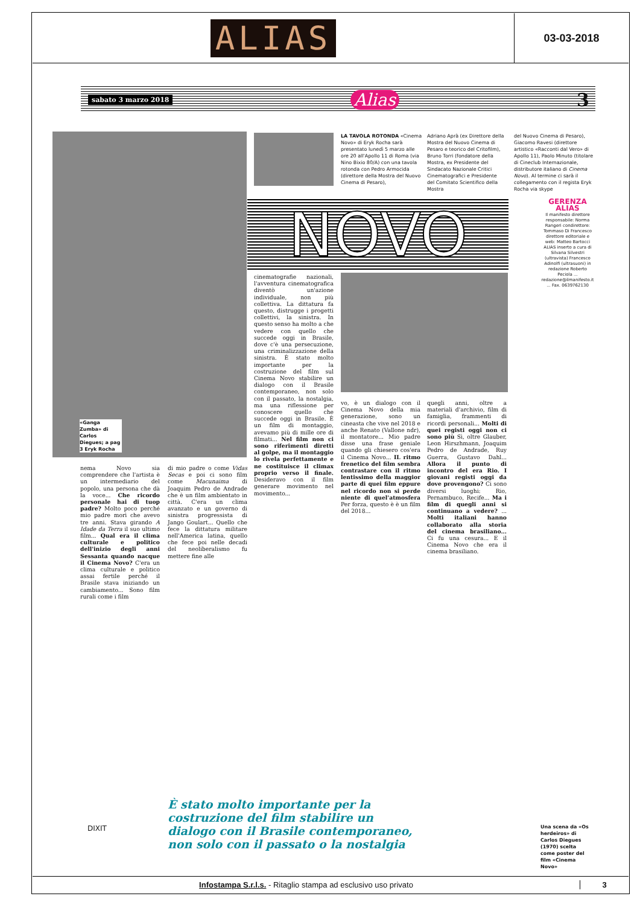ALIAS
03-03-2018
sabato 3 marzo 2018 Alias 3
«Ganga Zumba» di Carlos Diegues; a pag 3 Eryk Rocha
LA TAVOLA ROTONDA «Cinema Novo» di Eryk Rocha sarà presentato lunedì 5 marzo alle ore 20 all'Apollo 11 di Roma (via Nino Bixio 80/A) con una tavola rotonda con Pedro Armocida (direttore della Mostra del Nuovo Cinema di Pesaro),
Adriano Aprà (ex Direttore della Mostra del Nuovo Cinema di Pesaro e teorico del Critofilm), Bruno Torri (fondatore della Mostra, ex Presidente del Sindacato Nazionale Critici Cinematografici e Presidente del Comitato Scientifico della Mostra
del Nuovo Cinema di Pesaro), Giacomo Ravesi (direttore artistico «Racconti dal Vero» di Apollo 11), Paolo Minuto (titolare di Cineclub Internazionale, distributore italiano di Cinema Novo). Al termine ci sarà il collegamento con il regista Eryk Rocha via skype
NOVO
cinematografie nazionali, l'avventura cinematografica diventò un'azione individuale, non più collettiva. La dittatura fa questo, distrugge i progetti collettivi, la sinistra. In questo senso ha molto a che vedere con quello che succede oggi in Brasile, dove c'è una persecuzione, una criminalizzazione della sinistra. È stato molto importante per la costruzione del film sul Cinema Novo stabilire un dialogo con il Brasile contemporaneo, non solo con il passato, la nostalgia, ma una riflessione per conoscere quello che succede oggi in Brasile. È un film di montaggio, avevamo più di mille ore di filmati... Nel film non ci sono riferimenti diretti al golpe, ma il montaggio lo rivela perfettamente e ne costituisce il climax proprio verso il finale. Desideravo con il film generare movimento nel movimento...
vo, è un dialogo con il Cinema Novo della mia generazione, sono un cineasta che vive nel 2018 e anche Renato (Vallone ndr), il montatore... Mio padre disse una frase geniale quando gli chiesero cos'era il Cinema Novo... IL ritmo frenetico del film sembra contrastare con il ritmo lentissimo della maggior parte di quei film eppure nel ricordo non si perde niente di quel'atmosfera Per forza, questo è è un film del 2018...
quegli anni, oltre a materiali d'archivio, film di famiglia, frammenti di ricordi personali... Molti di quei registi oggi non ci sono più Sì, oltre Glauber, Leon Hirszhmann, Joaquim Pedro de Andrade, Ruy Guerra, Gustavo Dahl... Allora il punto di incontro del era Rio. I giovani registi oggi da dove provengono? Ci sono diversi luoghi: Rio, Pernambuco, Recife... Ma i film di quegli anni si continuano a vedere? ... Molti italiani hanno collaborato alla storia del cinema brasiliano... Ci fu una cesura... E il Cinema Novo che era il cinema brasiliano.
nema Novo sia comprendere che l'artista è un intermediario del popolo, una persona che dà la voce... Che ricordo personale hai di tuop padre? Molto poco perché mio padre morì che avevo tre anni. Stava girando A Idade da Terra il suo ultimo film... Qual era il clima culturale e politico dell'inizio degli anni Sessanta quando nacque il Cinema Novo? C'era un clima culturale e politico assai fertile perché il Brasile stava iniziando un cambiamento... Sono film rurali come i film
di mio padre o come Vidas Secas e poi ci sono film come Macunaima di Joaquim Pedro de Andrade che è un film ambientato in città. C'era un clima avanzato e un governo di sinistra progressista di Jango Goulart... Quello che fece la dittatura militare nell'America latina, quello che fece poi nelle decadi del neoliberalismo fu mettere fine alle
GERENZA ALIAS
Il manifesto direttore responsabile: Norma Rangeri condirettore: Tommaso Di Francesco direttore editoriale e web: Matteo Bartocci ALIAS inserto a cura di Silvana Silvestri (ultravista) Francesco Adinolfi (ultrasuoni) in redazione Roberto Peciola ... redazione@ilmanifesto.it ... Fax. 0639762130
Una scena da «Os herdeiros» di Carlos Diegues (1970) scelta come poster del film «Cinema Novo»
DIXIT
È stato molto importante per la costruzione del film stabilire un dialogo con il Brasile contemporaneo, non solo con il passato o la nostalgia
Infostampa S.r.l.s. - Ritaglio stampa ad esclusivo uso privato 3